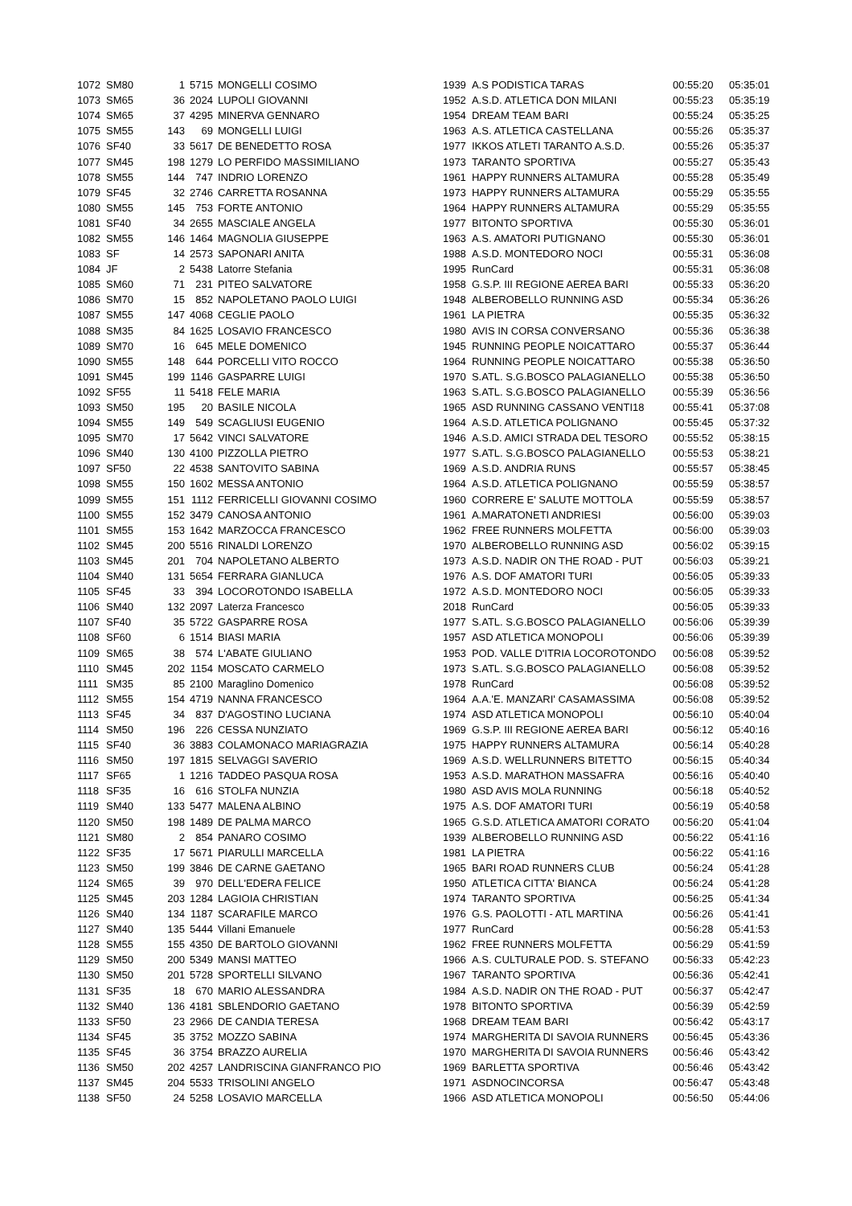| 1072 | SM80 | 1 | 5715 | MONGELLI COSIMO | 1939 | A.S PODISTICA TARAS | 00:55:20 | 05:35:01 |
| 1073 | SM65 | 36 | 2024 | LUPOLI GIOVANNI | 1952 | A.S.D. ATLETICA DON MILANI | 00:55:23 | 05:35:19 |
| 1074 | SM65 | 37 | 4295 | MINERVA GENNARO | 1954 | DREAM TEAM BARI | 00:55:24 | 05:35:25 |
| 1075 | SM55 | 143 | 69 | MONGELLI LUIGI | 1963 | A.S. ATLETICA CASTELLANA | 00:55:26 | 05:35:37 |
| 1076 | SF40 | 33 | 5617 | DE BENEDETTO ROSA | 1977 | IKKOS ATLETI TARANTO A.S.D. | 00:55:26 | 05:35:37 |
| 1077 | SM45 | 198 | 1279 | LO PERFIDO MASSIMILIANO | 1973 | TARANTO SPORTIVA | 00:55:27 | 05:35:43 |
| 1078 | SM55 | 144 | 747 | INDRIO LORENZO | 1961 | HAPPY RUNNERS ALTAMURA | 00:55:28 | 05:35:49 |
| 1079 | SF45 | 32 | 2746 | CARRETTA ROSANNA | 1973 | HAPPY RUNNERS ALTAMURA | 00:55:29 | 05:35:55 |
| 1080 | SM55 | 145 | 753 | FORTE ANTONIO | 1964 | HAPPY RUNNERS ALTAMURA | 00:55:29 | 05:35:55 |
| 1081 | SF40 | 34 | 2655 | MASCIALE ANGELA | 1977 | BITONTO SPORTIVA | 00:55:30 | 05:36:01 |
| 1082 | SM55 | 146 | 1464 | MAGNOLIA GIUSEPPE | 1963 | A.S. AMATORI PUTIGNANO | 00:55:30 | 05:36:01 |
| 1083 | SF | 14 | 2573 | SAPONARI ANITA | 1988 | A.S.D. MONTEDORO NOCI | 00:55:31 | 05:36:08 |
| 1084 | JF | 2 | 5438 | Latorre Stefania | 1995 | RunCard | 00:55:31 | 05:36:08 |
| 1085 | SM60 | 71 | 231 | PITEO SALVATORE | 1958 | G.S.P. III REGIONE AEREA BARI | 00:55:33 | 05:36:20 |
| 1086 | SM70 | 15 | 852 | NAPOLETANO PAOLO LUIGI | 1948 | ALBEROBELLO RUNNING ASD | 00:55:34 | 05:36:26 |
| 1087 | SM55 | 147 | 4068 | CEGLIE PAOLO | 1961 | LA PIETRA | 00:55:35 | 05:36:32 |
| 1088 | SM35 | 84 | 1625 | LOSAVIO FRANCESCO | 1980 | AVIS IN CORSA CONVERSANO | 00:55:36 | 05:36:38 |
| 1089 | SM70 | 16 | 645 | MELE DOMENICO | 1945 | RUNNING PEOPLE NOICATTARO | 00:55:37 | 05:36:44 |
| 1090 | SM55 | 148 | 644 | PORCELLI VITO ROCCO | 1964 | RUNNING PEOPLE NOICATTARO | 00:55:38 | 05:36:50 |
| 1091 | SM45 | 199 | 1146 | GASPARRE LUIGI | 1970 | S.ATL. S.G.BOSCO PALAGIANELLO | 00:55:38 | 05:36:50 |
| 1092 | SF55 | 11 | 5418 | FELE MARIA | 1963 | S.ATL. S.G.BOSCO PALAGIANELLO | 00:55:39 | 05:36:56 |
| 1093 | SM50 | 195 | 20 | BASILE NICOLA | 1965 | ASD RUNNING CASSANO VENTI18 | 00:55:41 | 05:37:08 |
| 1094 | SM55 | 149 | 549 | SCAGLIUSI EUGENIO | 1964 | A.S.D. ATLETICA POLIGNANO | 00:55:45 | 05:37:32 |
| 1095 | SM70 | 17 | 5642 | VINCI SALVATORE | 1946 | A.S.D. AMICI STRADA DEL TESORO | 00:55:52 | 05:38:15 |
| 1096 | SM40 | 130 | 4100 | PIZZOLLA PIETRO | 1977 | S.ATL. S.G.BOSCO PALAGIANELLO | 00:55:53 | 05:38:21 |
| 1097 | SF50 | 22 | 4538 | SANTOVITO SABINA | 1969 | A.S.D. ANDRIA RUNS | 00:55:57 | 05:38:45 |
| 1098 | SM55 | 150 | 1602 | MESSA ANTONIO | 1964 | A.S.D. ATLETICA POLIGNANO | 00:55:59 | 05:38:57 |
| 1099 | SM55 | 151 | 1112 | FERRICELLI GIOVANNI COSIMO | 1960 | CORRERE E' SALUTE MOTTOLA | 00:55:59 | 05:38:57 |
| 1100 | SM55 | 152 | 3479 | CANOSA ANTONIO | 1961 | A.MARATONETI ANDRIESI | 00:56:00 | 05:39:03 |
| 1101 | SM55 | 153 | 1642 | MARZOCCA FRANCESCO | 1962 | FREE RUNNERS MOLFETTA | 00:56:00 | 05:39:03 |
| 1102 | SM45 | 200 | 5516 | RINALDI LORENZO | 1970 | ALBEROBELLO RUNNING ASD | 00:56:02 | 05:39:15 |
| 1103 | SM45 | 201 | 704 | NAPOLETANO ALBERTO | 1973 | A.S.D. NADIR ON THE ROAD - PUT | 00:56:03 | 05:39:21 |
| 1104 | SM40 | 131 | 5654 | FERRARA GIANLUCA | 1976 | A.S. DOF AMATORI TURI | 00:56:05 | 05:39:33 |
| 1105 | SF45 | 33 | 394 | LOCOROTONDO ISABELLA | 1972 | A.S.D. MONTEDORO NOCI | 00:56:05 | 05:39:33 |
| 1106 | SM40 | 132 | 2097 | Laterza Francesco | 2018 | RunCard | 00:56:05 | 05:39:33 |
| 1107 | SF40 | 35 | 5722 | GASPARRE ROSA | 1977 | S.ATL. S.G.BOSCO PALAGIANELLO | 00:56:06 | 05:39:39 |
| 1108 | SF60 | 6 | 1514 | BIASI MARIA | 1957 | ASD ATLETICA MONOPOLI | 00:56:06 | 05:39:39 |
| 1109 | SM65 | 38 | 574 | L'ABATE GIULIANO | 1953 | POD. VALLE D'ITRIA LOCOROTONDO | 00:56:08 | 05:39:52 |
| 1110 | SM45 | 202 | 1154 | MOSCATO CARMELO | 1973 | S.ATL. S.G.BOSCO PALAGIANELLO | 00:56:08 | 05:39:52 |
| 1111 | SM35 | 85 | 2100 | Maraglino Domenico | 1978 | RunCard | 00:56:08 | 05:39:52 |
| 1112 | SM55 | 154 | 4719 | NANNA FRANCESCO | 1964 | A.A.'E. MANZARI' CASAMASSIMA | 00:56:08 | 05:39:52 |
| 1113 | SF45 | 34 | 837 | D'AGOSTINO LUCIANA | 1974 | ASD ATLETICA MONOPOLI | 00:56:10 | 05:40:04 |
| 1114 | SM50 | 196 | 226 | CESSA NUNZIATO | 1969 | G.S.P. III REGIONE AEREA BARI | 00:56:12 | 05:40:16 |
| 1115 | SF40 | 36 | 3883 | COLAMONACO MARIAGRAZIA | 1975 | HAPPY RUNNERS ALTAMURA | 00:56:14 | 05:40:28 |
| 1116 | SM50 | 197 | 1815 | SELVAGGI SAVERIO | 1969 | A.S.D. WELLRUNNERS BITETTO | 00:56:15 | 05:40:34 |
| 1117 | SF65 | 1 | 1216 | TADDEO PASQUA ROSA | 1953 | A.S.D. MARATHON MASSAFRA | 00:56:16 | 05:40:40 |
| 1118 | SF35 | 16 | 616 | STOLFA NUNZIA | 1980 | ASD AVIS MOLA RUNNING | 00:56:18 | 05:40:52 |
| 1119 | SM40 | 133 | 5477 | MALENA ALBINO | 1975 | A.S. DOF AMATORI TURI | 00:56:19 | 05:40:58 |
| 1120 | SM50 | 198 | 1489 | DE PALMA MARCO | 1965 | G.S.D. ATLETICA AMATORI CORATO | 00:56:20 | 05:41:04 |
| 1121 | SM80 | 2 | 854 | PANARO COSIMO | 1939 | ALBEROBELLO RUNNING ASD | 00:56:22 | 05:41:16 |
| 1122 | SF35 | 17 | 5671 | PIARULLI MARCELLA | 1981 | LA PIETRA | 00:56:22 | 05:41:16 |
| 1123 | SM50 | 199 | 3846 | DE CARNE GAETANO | 1965 | BARI ROAD RUNNERS CLUB | 00:56:24 | 05:41:28 |
| 1124 | SM65 | 39 | 970 | DELL'EDERA FELICE | 1950 | ATLETICA CITTA' BIANCA | 00:56:24 | 05:41:28 |
| 1125 | SM45 | 203 | 1284 | LAGIOIA CHRISTIAN | 1974 | TARANTO SPORTIVA | 00:56:25 | 05:41:34 |
| 1126 | SM40 | 134 | 1187 | SCARAFILE MARCO | 1976 | G.S. PAOLOTTI - ATL MARTINA | 00:56:26 | 05:41:41 |
| 1127 | SM40 | 135 | 5444 | Villani Emanuele | 1977 | RunCard | 00:56:28 | 05:41:53 |
| 1128 | SM55 | 155 | 4350 | DE BARTOLO GIOVANNI | 1962 | FREE RUNNERS MOLFETTA | 00:56:29 | 05:41:59 |
| 1129 | SM50 | 200 | 5349 | MANSI MATTEO | 1966 | A.S. CULTURALE POD. S. STEFANO | 00:56:33 | 05:42:23 |
| 1130 | SM50 | 201 | 5728 | SPORTELLI SILVANO | 1967 | TARANTO SPORTIVA | 00:56:36 | 05:42:41 |
| 1131 | SF35 | 18 | 670 | MARIO ALESSANDRA | 1984 | A.S.D. NADIR ON THE ROAD - PUT | 00:56:37 | 05:42:47 |
| 1132 | SM40 | 136 | 4181 | SBLENDORIO GAETANO | 1978 | BITONTO SPORTIVA | 00:56:39 | 05:42:59 |
| 1133 | SF50 | 23 | 2966 | DE CANDIA TERESA | 1968 | DREAM TEAM BARI | 00:56:42 | 05:43:17 |
| 1134 | SF45 | 35 | 3752 | MOZZO SABINA | 1974 | MARGHERITA DI SAVOIA RUNNERS | 00:56:45 | 05:43:36 |
| 1135 | SF45 | 36 | 3754 | BRAZZO AURELIA | 1970 | MARGHERITA DI SAVOIA RUNNERS | 00:56:46 | 05:43:42 |
| 1136 | SM50 | 202 | 4257 | LANDRISCINA GIANFRANCO PIO | 1969 | BARLETTA SPORTIVA | 00:56:46 | 05:43:42 |
| 1137 | SM45 | 204 | 5533 | TRISOLINI ANGELO | 1971 | ASDNOCINCORSA | 00:56:47 | 05:43:48 |
| 1138 | SF50 | 24 | 5258 | LOSAVIO MARCELLA | 1966 | ASD ATLETICA MONOPOLI | 00:56:50 | 05:44:06 |